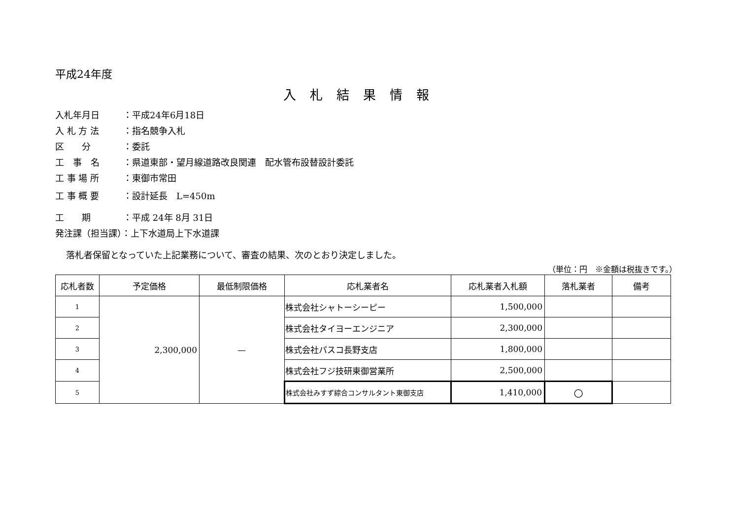平成24年度
入札結果情報
入札年月日 ：平成24年6月18日
入 札 方 法 ：指名競争入札
区　　分 ：委託
工　事　名 ：県道東部・望月線道路改良関連　配水管布設替設計委託
工 事 場 所 ：東御市常田
工 事 概 要 ：設計延長　L=450m
工　　期 ：平成 24年 8月 31日
発注課（担当課）：上下水道局上下水道課
落札者保留となっていた上記業務について、審査の結果、次のとおり決定しました。
（単位：円　※金額は税抜きです。）
| 応札者数 | 予定価格 | 最低制限価格 | 応札業者名 | 応札業者入札額 | 落札業者 | 備考 |
| --- | --- | --- | --- | --- | --- | --- |
| 1 | 2,300,000 | — | 株式会社シャトーシーピー | 1,500,000 | | |
| 2 | | | 株式会社タイヨーエンジニア | 2,300,000 | | |
| 3 | | | 株式会社パスコ長野支店 | 1,800,000 | | |
| 4 | | | 株式会社フジ技研東御営業所 | 2,500,000 | | |
| 5 | | | 株式会社みすず綜合コンサルタント東御支店 | 1,410,000 | ○ | |